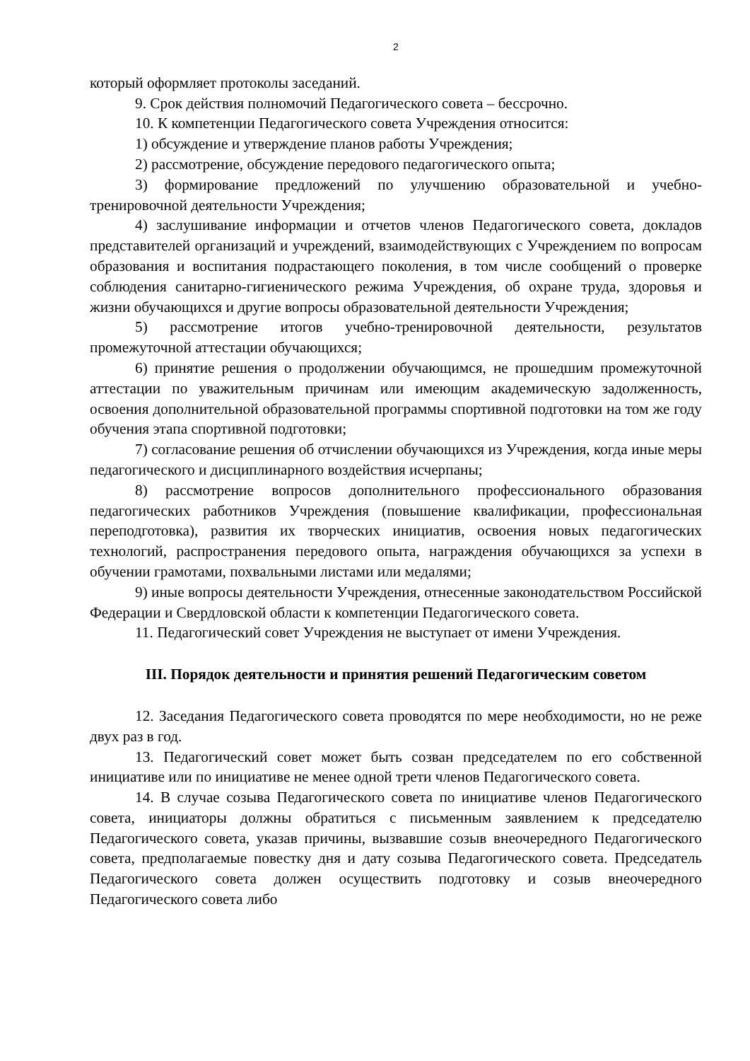2
который оформляет протоколы заседаний.
9. Срок действия полномочий Педагогического совета – бессрочно.
10. К компетенции Педагогического совета Учреждения относится:
1) обсуждение и утверждение планов работы Учреждения;
2) рассмотрение, обсуждение передового педагогического опыта;
3) формирование предложений по улучшению образовательной и учебно-тренировочной деятельности Учреждения;
4) заслушивание информации и отчетов членов Педагогического совета, докладов представителей организаций и учреждений, взаимодействующих с Учреждением по вопросам образования и воспитания подрастающего поколения, в том числе сообщений о проверке соблюдения санитарно-гигиенического режима Учреждения, об охране труда, здоровья и жизни обучающихся и другие вопросы образовательной деятельности Учреждения;
5) рассмотрение итогов учебно-тренировочной деятельности, результатов промежуточной аттестации обучающихся;
6) принятие решения о продолжении обучающимся, не прошедшим промежуточной аттестации по уважительным причинам или имеющим академическую задолженность, освоения дополнительной образовательной программы спортивной подготовки на том же году обучения этапа спортивной подготовки;
7) согласование решения об отчислении обучающихся из Учреждения, когда иные меры педагогического и дисциплинарного воздействия исчерпаны;
8) рассмотрение вопросов дополнительного профессионального образования педагогических работников Учреждения (повышение квалификации, профессиональная переподготовка), развития их творческих инициатив, освоения новых педагогических технологий, распространения передового опыта, награждения обучающихся за успехи в обучении грамотами, похвальными листами или медалями;
9) иные вопросы деятельности Учреждения, отнесенные законодательством Российской Федерации и Свердловской области к компетенции Педагогического совета.
11. Педагогический совет Учреждения не выступает от имени Учреждения.
III. Порядок деятельности и принятия решений Педагогическим советом
12. Заседания Педагогического совета проводятся по мере необходимости, но не реже двух раз в год.
13. Педагогический совет может быть созван председателем по его собственной инициативе или по инициативе не менее одной трети членов Педагогического совета.
14. В случае созыва Педагогического совета по инициативе членов Педагогического совета, инициаторы должны обратиться с письменным заявлением к председателю Педагогического совета, указав причины, вызвавшие созыв внеочередного Педагогического совета, предполагаемые повестку дня и дату созыва Педагогического совета. Председатель Педагогического совета должен осуществить подготовку и созыв внеочередного Педагогического совета либо